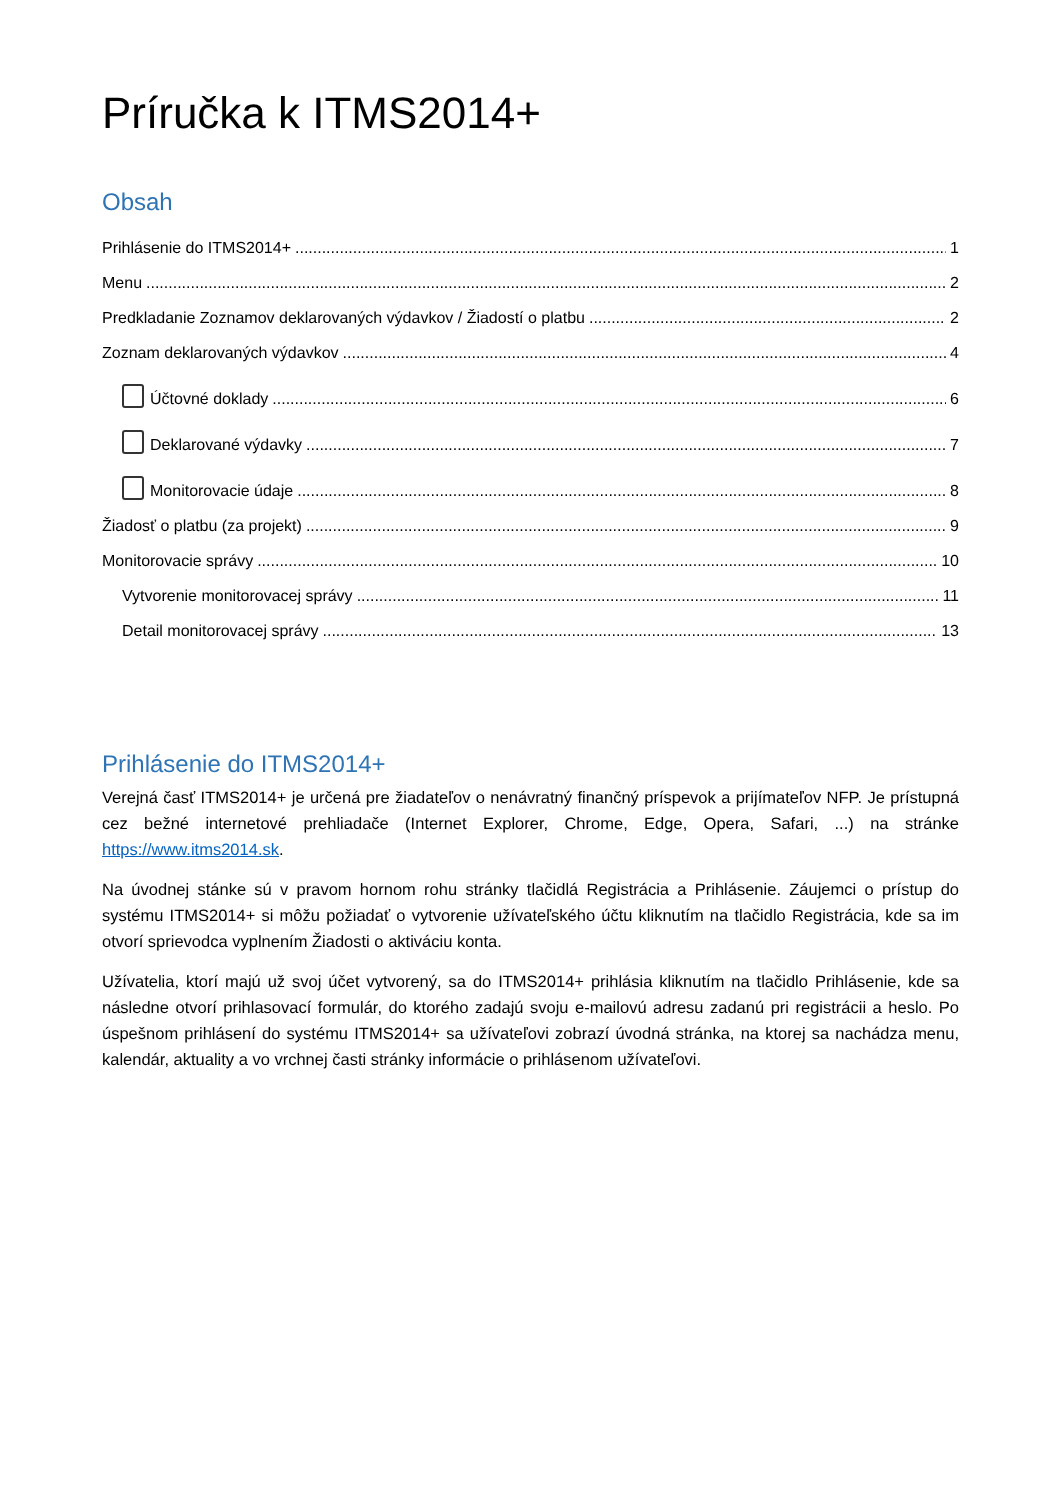Príručka k ITMS2014+
Obsah
Prihlásenie do ITMS2014+ 1
Menu 2
Predkladanie Zoznamov deklarovaných výdavkov / Žiadostí o platbu 2
Zoznam deklarovaných výdavkov 4
Účtovné doklady 6
Deklarované výdavky 7
Monitorovacie údaje 8
Žiadosť o platbu (za projekt) 9
Monitorovacie správy 10
Vytvorenie monitorovacej správy 11
Detail monitorovacej správy 13
Prihlásenie do ITMS2014+
Verejná časť ITMS2014+ je určená pre žiadateľov o nenávratný finančný príspevok a prijímateľov NFP. Je prístupná cez bežné internetové prehliadače (Internet Explorer, Chrome, Edge, Opera, Safari, ...) na stránke https://www.itms2014.sk.
Na úvodnej stánke sú v pravom hornom rohu stránky tlačidlá Registrácia a Prihlásenie. Záujemci o prístup do systému ITMS2014+ si môžu požiadať o vytvorenie užívateľského účtu kliknutím na tlačidlo Registrácia, kde sa im otvorí sprievodca vyplnením Žiadosti o aktiváciu konta.
Užívatelia, ktorí majú už svoj účet vytvorený, sa do ITMS2014+ prihlásia kliknutím na tlačidlo Prihlásenie, kde sa následne otvorí prihlasovací formulár, do ktorého zadajú svoju e-mailovú adresu zadanú pri registrácii a heslo. Po úspešnom prihlásení do systému ITMS2014+ sa užívateľovi zobrazí úvodná stránka, na ktorej sa nachádza menu, kalendár, aktuality a vo vrchnej časti stránky informácie o prihlásenom užívateľovi.